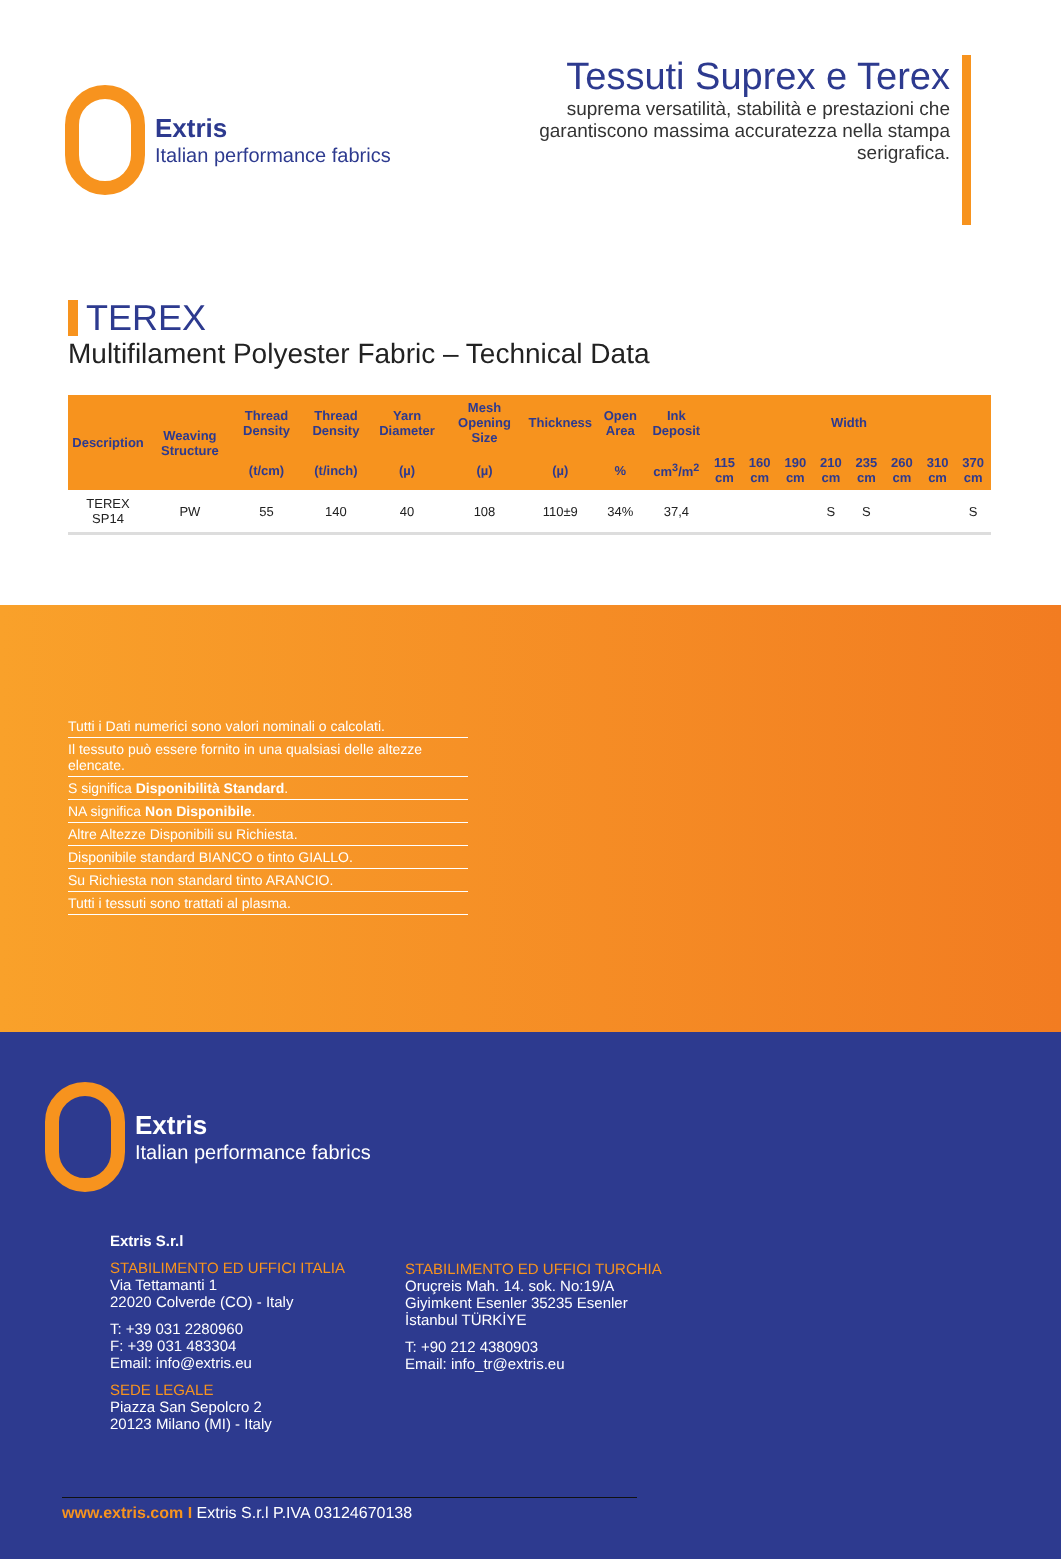Extris
Italian performance fabrics
Tessuti Suprex e Terex
suprema versatilità, stabilità e prestazioni che garantiscono massima accuratezza nella stampa serigrafica.
TEREX
Multifilament Polyester Fabric – Technical Data
| Description | Weaving Structure | Thread Density | Thread Density | Yarn Diameter | Mesh Opening Size | Thickness | Open Area | Ink Deposit | Width | | | | | | | |
| --- | --- | --- | --- | --- | --- | --- | --- | --- | --- | --- | --- | --- | --- | --- | --- | --- |
| | | (t/cm) | (t/inch) | (µ) | (µ) | (µ) | % | cm<sup>3</sup>/m<sup>2</sup> | 115 cm | 160 cm | 190 cm | 210 cm | 235 cm | 260 cm | 310 cm | 370 cm |
| TEREX SP14 | PW | 55 | 140 | 40 | 108 | 110±9 | 34% | 37,4 | | | | S | S | | | S |
Tutti i Dati numerici sono valori nominali o calcolati.
Il tessuto può essere fornito in una qualsiasi delle altezze elencate.
S significa Disponibilità Standard.
NA significa Non Disponibile.
Altre Altezze Disponibili su Richiesta.
Disponibile standard BIANCO o tinto GIALLO.
Su Richiesta non standard tinto ARANCIO.
Tutti i tessuti sono trattati al plasma.
Extris
Italian performance fabrics
Extris S.r.l
STABILIMENTO ED UFFICI ITALIA
Via Tettamanti 1
22020 Colverde (CO) - Italy
T: +39 031 2280960
F: +39 031 483304
Email: info@extris.eu
SEDE LEGALE
Piazza San Sepolcro 2
20123 Milano (MI) - Italy
STABILIMENTO ED UFFICI TURCHIA
Oruçreis Mah. 14. sok. No:19/A
Giyimkent Esenler 35235 Esenler
İstanbul TÜRKİYE
T: +90 212 4380903
Email: info_tr@extris.eu
www.extris.com I Extris S.r.l P.IVA 03124670138